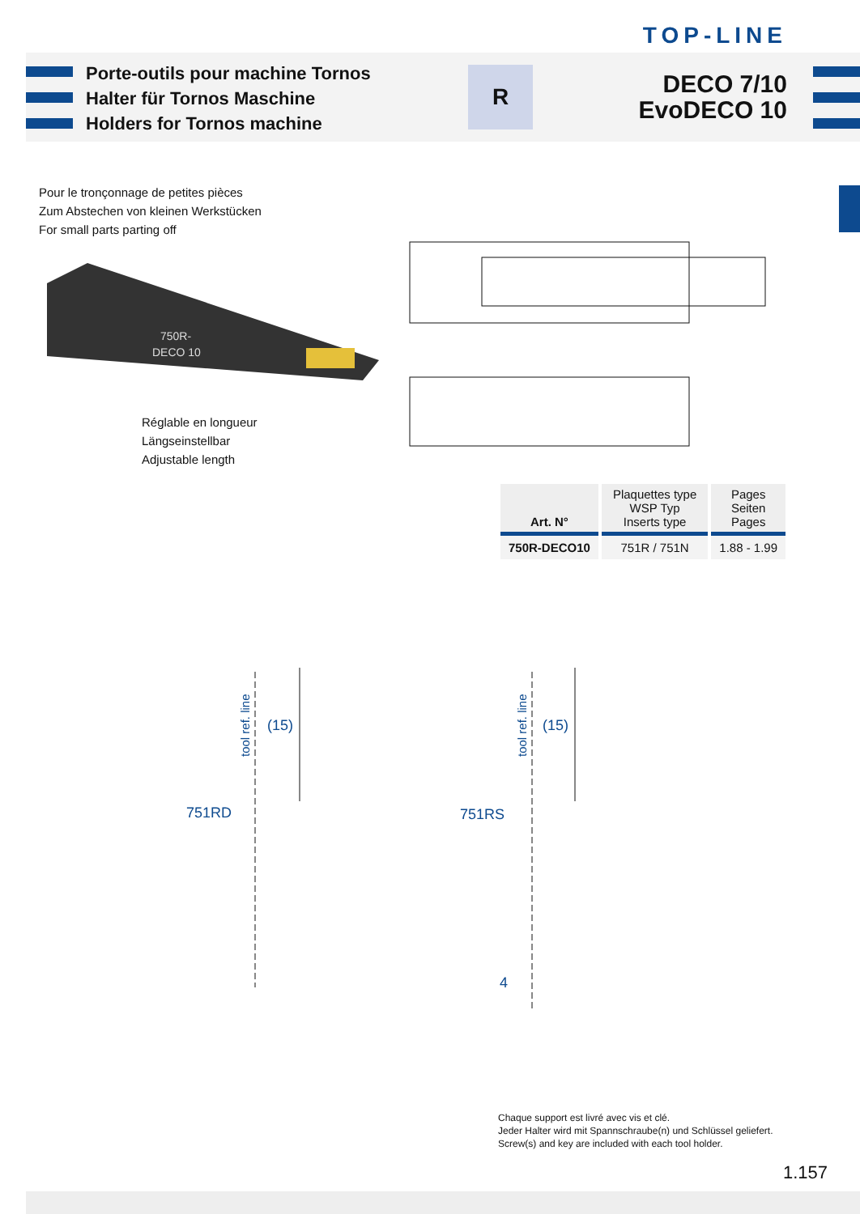TOP-LINE
Porte-outils pour machine Tornos
Halter für Tornos Maschine
Holders for Tornos machine
R
DECO 7/10
EvoDECO 10
Pour le tronçonnage de petites pièces
Zum Abstechen von kleinen Werkstücken
For small parts parting off
750R-
DECO 10
Réglable en longueur
Längseinstellbar
Adjustable length
| Art. N° | Plaquettes type WSP Typ Inserts type | Pages Seiten Pages |
| --- | --- | --- |
| 750R-DECO10 | 751R / 751N | 1.88 - 1.99 |
751RD
(15)
tool ref. line
751RS
(15)
tool ref. line
4
Chaque support est livré avec vis et clé.
Jeder Halter wird mit Spannschraube(n) und Schlüssel geliefert.
Screw(s) and key are included with each tool holder.
1.157